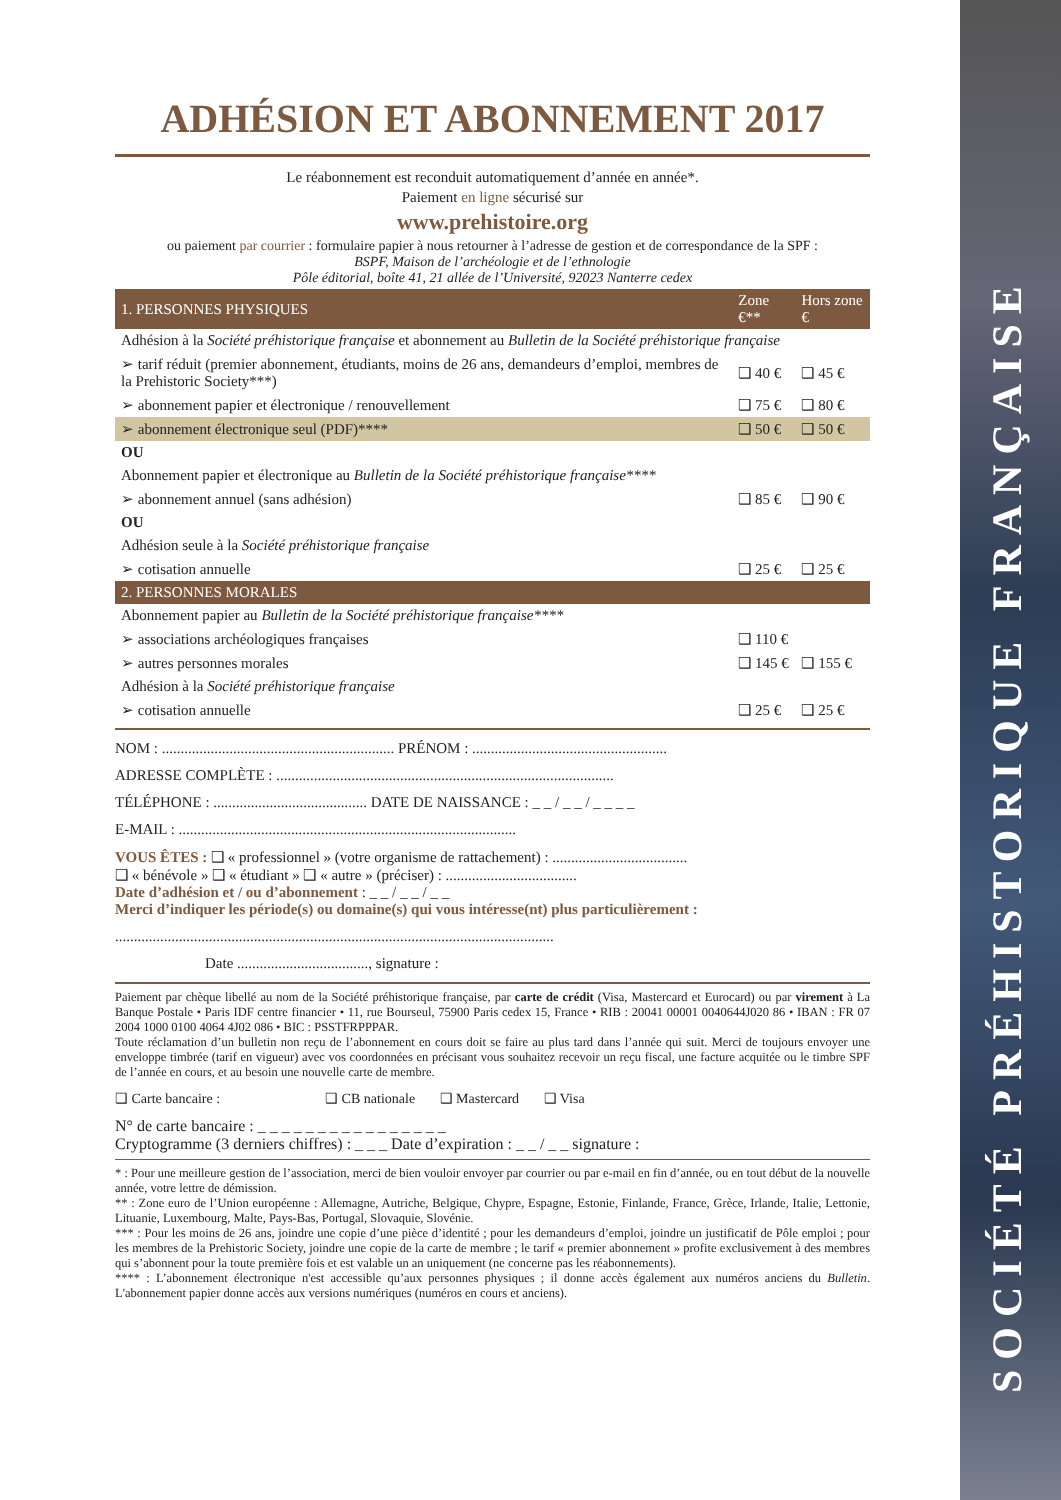SOCIÉTÉ PRÉHISTORIQUE FRANÇAISE
ADHÉSION ET ABONNEMENT 2017
Le réabonnement est reconduit automatiquement d’année en année*.
Paiement en ligne sécurisé sur
www.prehistoire.org
ou paiement par courrier : formulaire papier à nous retourner à l’adresse de gestion et de correspondance de la SPF :
BSPF, Maison de l’archéologie et de l’ethnologie
Pôle éditorial, boîte 41, 21 allée de l’Université, 92023 Nanterre cedex
| 1. PERSONNES PHYSIQUES | Zone €** | Hors zone € |
| --- | --- | --- |
| Adhésion à la Société préhistorique française et abonnement au Bulletin de la Société préhistorique française | | |
| ➢ tarif réduit (premier abonnement, étudiants, moins de 26 ans, demandeurs d’emploi, membres de la Prehistoric Society***) | ❑ 40 € | ❑ 45 € |
| ➢ abonnement papier et électronique / renouvellement | ❑ 75 € | ❑ 80 € |
| ➢ abonnement électronique seul (PDF)**** | ❑ 50 € | ❑ 50 € |
| OU | | |
| Abonnement papier et électronique au Bulletin de la Société préhistorique française**** | | |
| ➢ abonnement annuel (sans adhésion) | ❑ 85 € | ❑ 90 € |
| OU | | |
| Adhésion seule à la Société préhistorique française | | |
| ➢ cotisation annuelle | ❑ 25 € | ❑ 25 € |
| 2. PERSONNES MORALES | | |
| Abonnement papier au Bulletin de la Société préhistorique française**** | | |
| ➢ associations archéologiques françaises | ❑ 110 € | |
| ➢ autres personnes morales | ❑ 145 € | ❑ 155 € |
| Adhésion à la Société préhistorique française | | |
| ➢ cotisation annuelle | ❑ 25 € | ❑ 25 € |
NOM : .............................................................. PRÉNOM : ....................................................
ADRESSE COMPLÈTE : ..........................................................................................
TÉLÉPHONE : ......................................... DATE DE NAISSANCE : _ _ / _ _ / _ _ _ _
E-MAIL : ..........................................................................................
VOUS ÊTES : ❑ « professionnel » (votre organisme de rattachement) : ....................................
❑ « bénévole » ❑ « étudiant » ❑ « autre » (préciser) : ...................................
Date d’adhésion et / ou d’abonnement : _ _ / _ _ / _ _
Merci d’indiquer les période(s) ou domaine(s) qui vous intéresse(nt) plus particulièrement :
.....................................................................................................................
Date ..................................., signature :
Paiement par chèque libellé au nom de la Société préhistorique française, par carte de crédit (Visa, Mastercard et Eurocard) ou par virement à La Banque Postale • Paris IDF centre financier • 11, rue Bourseul, 75900 Paris cedex 15, France • RIB : 20041 00001 0040644J020 86 • IBAN : FR 07 2004 1000 0100 4064 4J02 086 • BIC : PSSTFRPPPAR.
Toute réclamation d’un bulletin non reçu de l’abonnement en cours doit se faire au plus tard dans l’année qui suit. Merci de toujours envoyer une enveloppe timbrée (tarif en vigueur) avec vos coordonnées en précisant vous souhaitez recevoir un reçu fiscal, une facture acquitée ou le timbre SPF de l’année en cours, et au besoin une nouvelle carte de membre.
❑ Carte bancaire : ❑ CB nationale ❑ Mastercard ❑ Visa
N° de carte bancaire : _ _ _ _ _ _ _ _ _ _ _ _ _ _ _ _
Cryptogramme (3 derniers chiffres) : _ _ _ Date d’expiration : _ _ / _ _ signature :
* : Pour une meilleure gestion de l’association, merci de bien vouloir envoyer par courrier ou par e-mail en fin d’année, ou en tout début de la nouvelle année, votre lettre de démission.
** : Zone euro de l’Union européenne : Allemagne, Autriche, Belgique, Chypre, Espagne, Estonie, Finlande, France, Grèce, Irlande, Italie, Lettonie, Lituanie, Luxembourg, Malte, Pays-Bas, Portugal, Slovaquie, Slovénie.
*** : Pour les moins de 26 ans, joindre une copie d’une pièce d’identité ; pour les demandeurs d’emploi, joindre un justificatif de Pôle emploi ; pour les membres de la Prehistoric Society, joindre une copie de la carte de membre ; le tarif « premier abonnement » profite exclusivement à des membres qui s’abonnent pour la toute première fois et est valable un an uniquement (ne concerne pas les réabonnements).
**** : L’abonnement électronique n'est accessible qu’aux personnes physiques ; il donne accès également aux numéros anciens du Bulletin. L'abonnement papier donne accès aux versions numériques (numéros en cours et anciens).